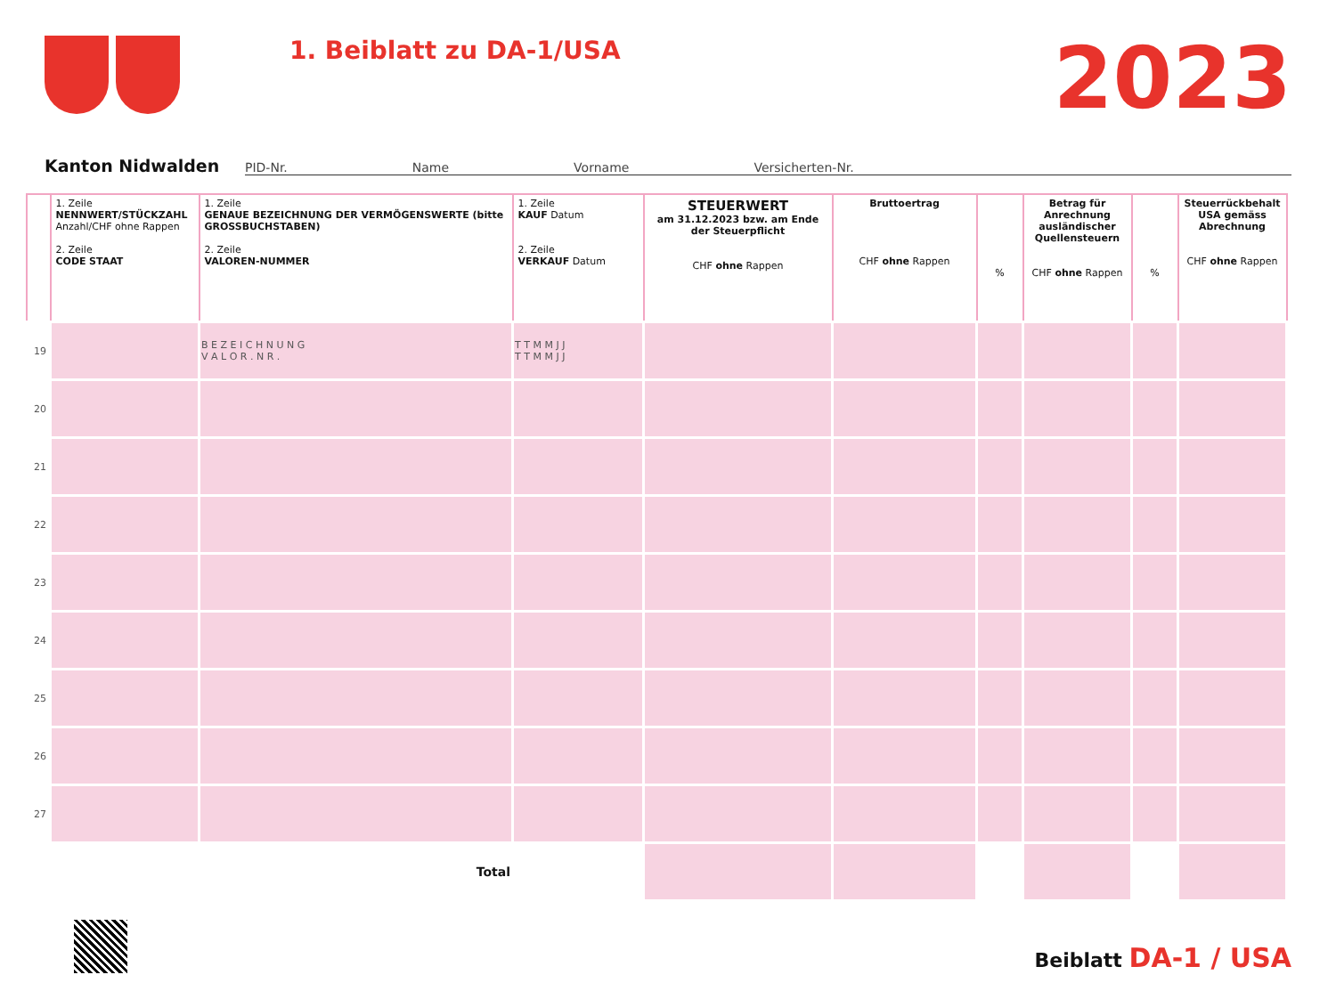1. Beiblatt zu DA-1/USA
2023
Kanton Nidwalden
PID-Nr. Name Vorname Versicherten-Nr.
| | 1. Zeile NENNWERT/STÜCKZAHL Anzahl/CHF ohne Rappen 2. Zeile CODE STAAT | 1. Zeile GENAUE BEZEICHNUNG DER VERMÖGENSWERTE (bitte GROSSBUCHSTABEN) 2. Zeile VALOREN-NUMMER | 1. Zeile KAUF Datum 2. Zeile VERKAUF Datum | STEUERWERT am 31.12.2023 bzw. am Ende der Steuerpflicht CHF ohne Rappen | Bruttoertrag CHF ohne Rappen | % | Betrag für Anrechnung ausländischer Quellensteuern CHF ohne Rappen | % | Steuerrückbehalt USA gemäss Abrechnung CHF ohne Rappen |
| --- | --- | --- | --- | --- | --- | --- | --- | --- | --- |
| 19 | | B E Z E I C H N U N G V A L O R . N R . | T T M M J J T T M M J J | | | | | | |
| 20 | | | | | | | | | |
| 21 | | | | | | | | | |
| 22 | | | | | | | | | |
| 23 | | | | | | | | | |
| 24 | | | | | | | | | |
| 25 | | | | | | | | | |
| 26 | | | | | | | | | |
| 27 | | | | | | | | | |
| | | Total | | | | | | | |
Beiblatt DA-1 / USA